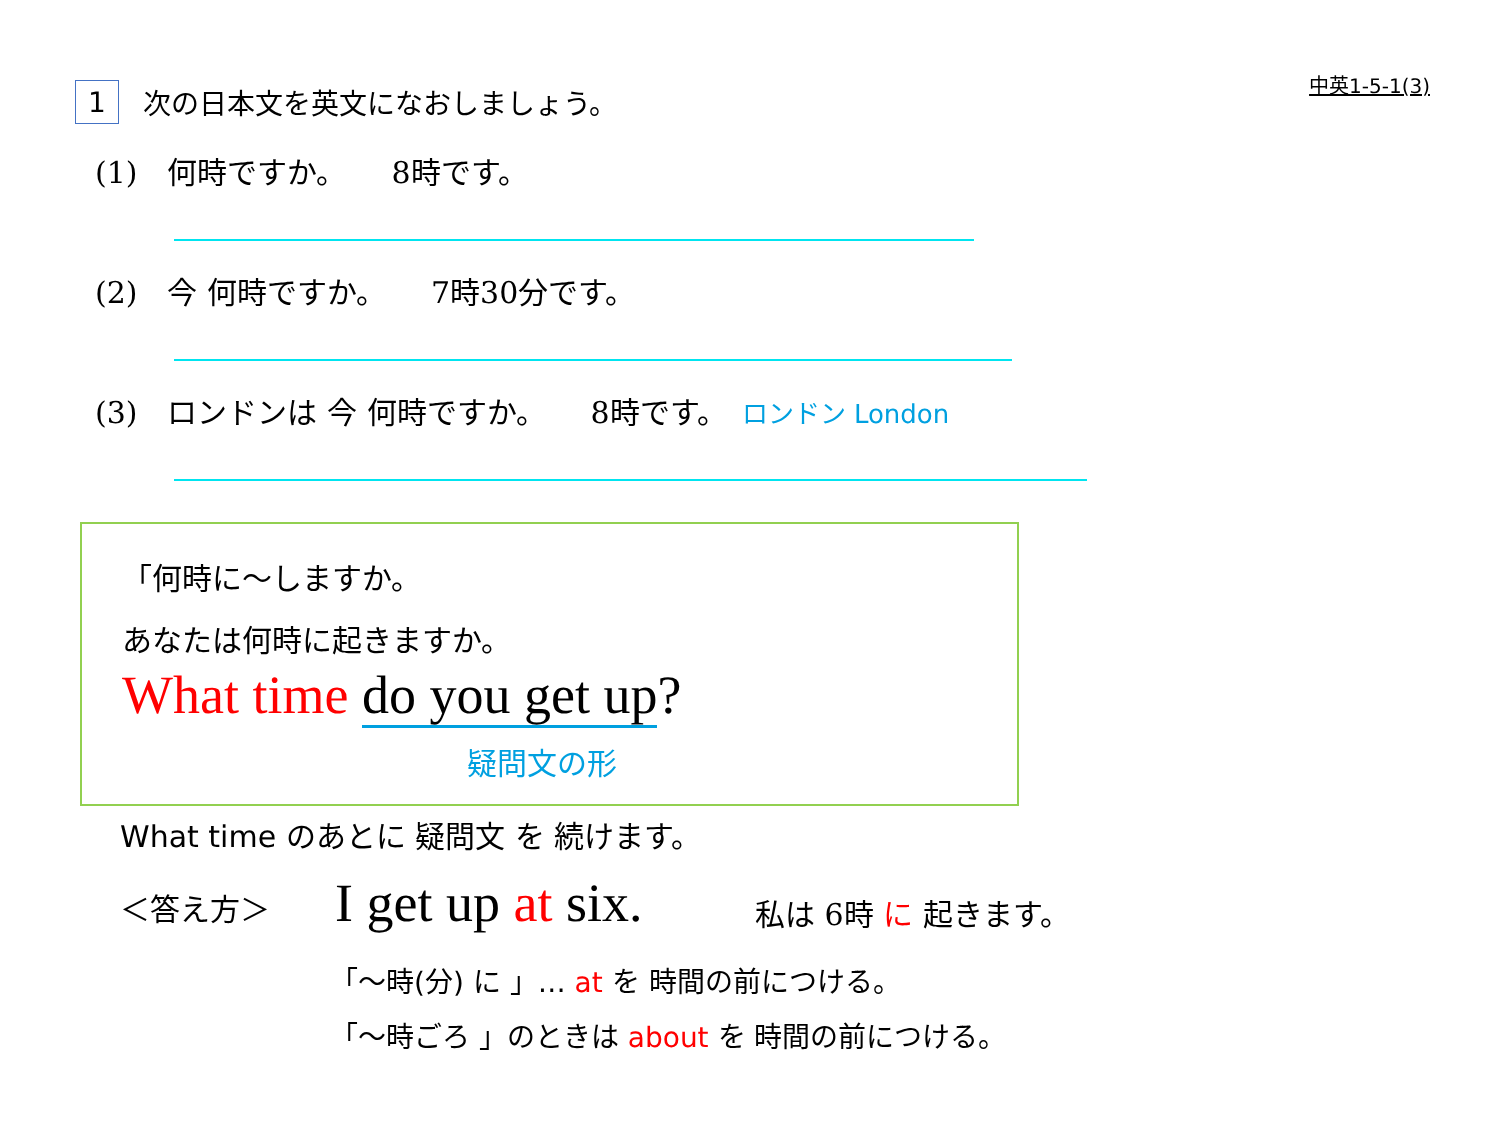中英1-5-1(3) 1 次の日本文を英文になおしましょう。
(1)　何時ですか。　　8時です。
(2)　今 何時ですか。　　7時30分です。
(3)　ロンドンは 今 何時ですか。　　8時です。　ロンドン London
「何時に～しますか。
あなたは何時に起きますか。
What time do you get up?
疑問文の形
What time のあとに 疑問文 を 続けます。
＜答え方＞ I get up at six. 私は 6時 に 起きます。
「～時(分) に 」… at を 時間の前につける。
「～時ごろ 」のときは about を 時間の前につける。